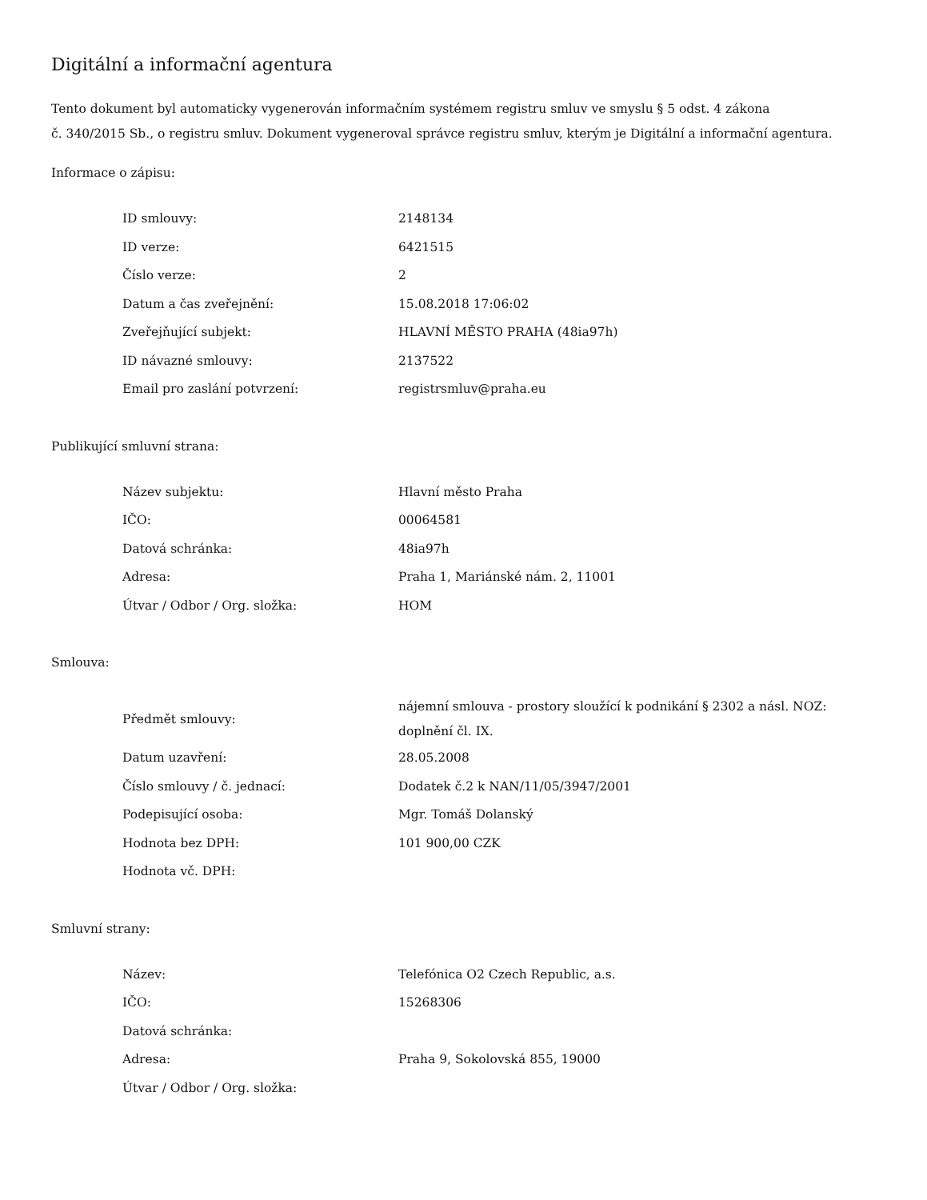Digitální a informační agentura
Tento dokument byl automaticky vygenerován informačním systémem registru smluv ve smyslu § 5 odst. 4 zákona
č. 340/2015 Sb., o registru smluv. Dokument vygeneroval správce registru smluv, kterým je Digitální a informační agentura.
Informace o zápisu:
| ID smlouvy: | 2148134 |
| ID verze: | 6421515 |
| Číslo verze: | 2 |
| Datum a čas zveřejnění: | 15.08.2018 17:06:02 |
| Zveřejňující subjekt: | HLAVNÍ MĚSTO PRAHA (48ia97h) |
| ID návazné smlouvy: | 2137522 |
| Email pro zaslání potvrzení: | registrsmluv@praha.eu |
Publikující smluvní strana:
| Název subjektu: | Hlavní město Praha |
| IČO: | 00064581 |
| Datová schránka: | 48ia97h |
| Adresa: | Praha 1, Mariánské nám. 2, 11001 |
| Útvar / Odbor / Org. složka: | HOM |
Smlouva:
| Předmět smlouvy: | nájemní smlouva - prostory sloužící k podnikání § 2302 a násl. NOZ: doplnění čl. IX. |
| Datum uzavření: | 28.05.2008 |
| Číslo smlouvy / č. jednací: | Dodatek č.2 k NAN/11/05/3947/2001 |
| Podepisující osoba: | Mgr. Tomáš Dolanský |
| Hodnota bez DPH: | 101 900,00 CZK |
| Hodnota vč. DPH: | |
Smluvní strany:
| Název: | Telefónica O2 Czech Republic, a.s. |
| IČO: | 15268306 |
| Datová schránka: | |
| Adresa: | Praha 9, Sokolovská 855, 19000 |
| Útvar / Odbor / Org. složka: | |